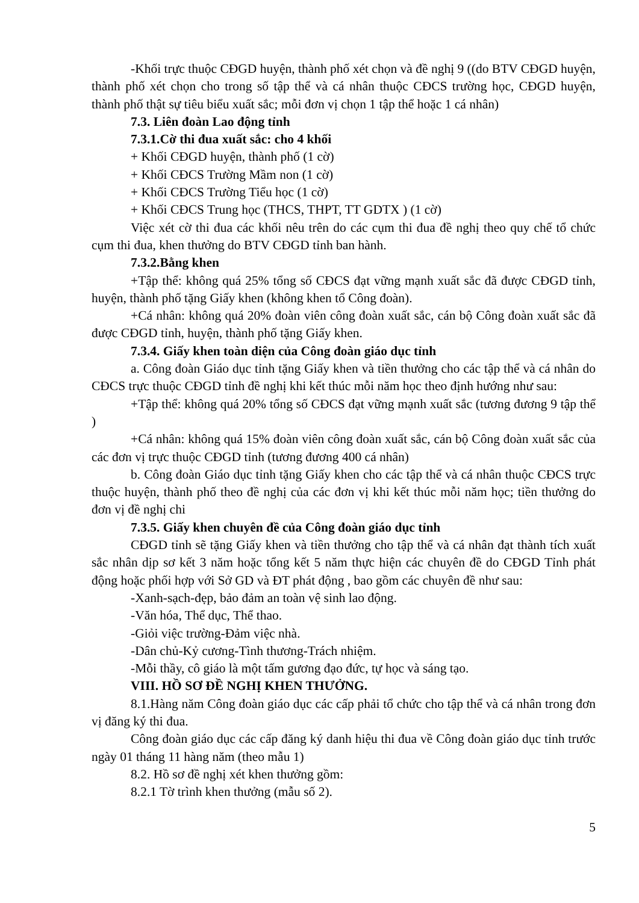-Khối trực thuộc CĐGD huyện, thành phố xét chọn và đề nghị 9 ((do BTV CĐGD huyện, thành phố xét chọn cho trong số tập thể và cá nhân thuộc CĐCS trường học, CĐGD huyện, thành phố thật sự tiêu biểu xuất sắc; mỗi đơn vị chọn 1 tập thể hoặc 1 cá nhân)
7.3. Liên đoàn Lao động tỉnh
7.3.1.Cờ thi đua xuất sắc: cho 4 khối
+ Khối CĐGD huyện, thành phố (1 cờ)
+ Khối CĐCS Trường Mầm non (1 cờ)
+ Khối CĐCS Trường Tiểu học (1 cờ)
+ Khối CĐCS Trung học (THCS, THPT, TT GDTX ) (1 cờ)
Việc xét cờ thi đua các khối nêu trên do các cụm thi đua đề nghị theo quy chế tổ chức cụm thi đua, khen thưởng do BTV CĐGD tỉnh ban hành.
7.3.2.Bằng khen
+Tập thể: không quá 25% tổng số CĐCS đạt vững mạnh xuất sắc đã được CĐGD tỉnh, huyện, thành phố tặng Giấy khen (không khen tổ Công đoàn).
+Cá nhân: không quá 20% đoàn viên công đoàn xuất sắc, cán bộ Công đoàn xuất sắc đã được CĐGD tỉnh, huyện, thành phố tặng Giấy khen.
7.3.4. Giấy khen toàn diện của Công đoàn giáo dục tỉnh
a. Công đoàn Giáo dục tỉnh tặng Giấy khen và tiền thưởng cho các tập thể và cá nhân do CĐCS trực thuộc CĐGD tỉnh đề nghị khi kết thúc mỗi năm học theo định hướng như sau:
+Tập thể: không quá 20% tổng số CĐCS đạt vững mạnh xuất sắc (tương đương 9 tập thể )
+Cá nhân: không quá 15% đoàn viên công đoàn xuất sắc, cán bộ Công đoàn xuất sắc của các đơn vị trực thuộc CĐGD tỉnh (tương đương 400 cá nhân)
b. Công đoàn Giáo dục tỉnh tặng Giấy khen cho các tập thể và cá nhân thuộc CĐCS trực thuộc huyện, thành phố theo đề nghị của các đơn vị khi kết thúc mỗi năm học; tiền thưởng do đơn vị đề nghị chi
7.3.5. Giấy khen chuyên đề của Công đoàn giáo dục tỉnh
CĐGD tỉnh sẽ tặng Giấy khen và tiền thưởng cho tập thể và cá nhân đạt thành tích xuất sắc nhân dịp sơ kết 3 năm hoặc tổng kết 5 năm thực hiện các chuyên đề do CĐGD Tỉnh phát động hoặc phối hợp với Sở GD và ĐT phát động , bao gồm các chuyên đề như sau:
-Xanh-sạch-đẹp, bảo đảm an toàn vệ sinh lao động.
-Văn hóa, Thể dục, Thể thao.
-Giỏi việc trường-Đảm việc nhà.
-Dân chủ-Kỷ cương-Tình thương-Trách nhiệm.
-Mỗi thầy, cô giáo là một tấm gương đạo đức, tự học và sáng tạo.
VIII. HỒ SƠ ĐỀ NGHỊ KHEN THƯỞNG.
8.1.Hàng năm Công đoàn giáo dục các cấp phải tổ chức cho tập thể và cá nhân trong đơn vị đăng ký thi đua.
Công đoàn giáo dục các cấp đăng ký danh hiệu thi đua về Công đoàn giáo dục tỉnh trước ngày 01 tháng 11 hàng năm (theo mẫu 1)
8.2. Hồ sơ đề nghị xét khen thưởng gồm:
8.2.1 Tờ trình khen thưởng (mẫu số 2).
5